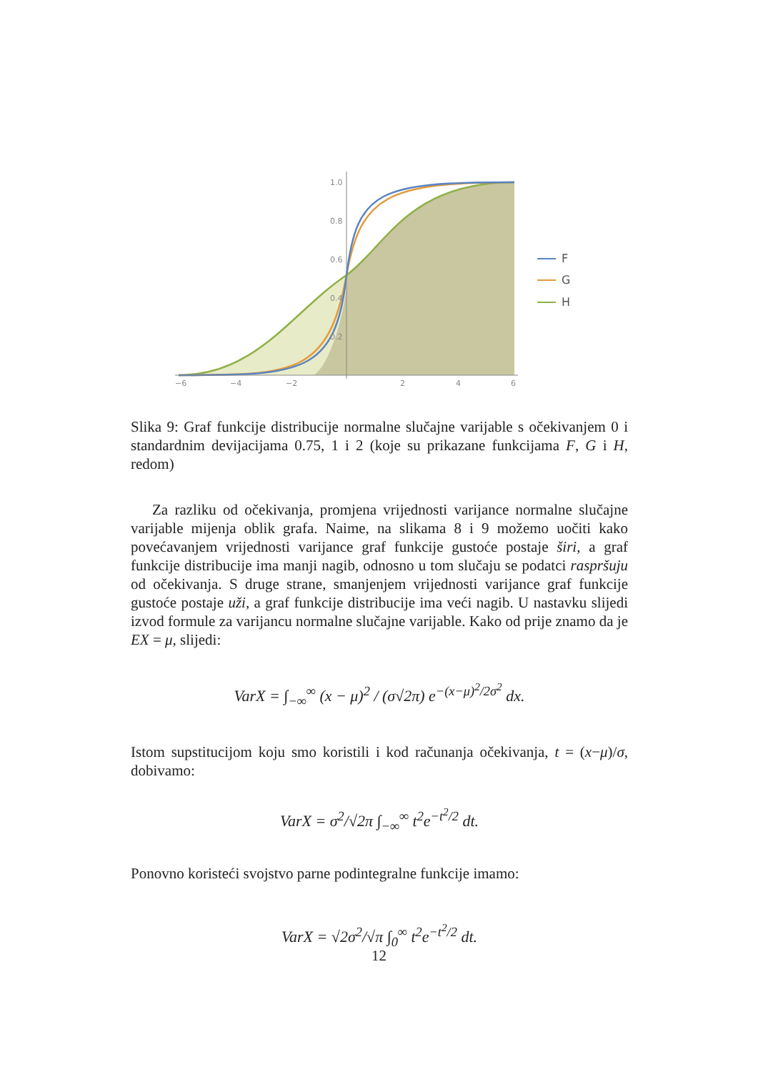−6
−4
−2
2
4
6
1.0
0.8
0.6
0.4
0.2
F
G
H
Slika 9: Graf funkcije distribucije normalne slučajne varijable s očekivanjem 0 i standardnim devijacijama 0.75, 1 i 2 (koje su prikazane funkcijama F, G i H, redom)
Za razliku od očekivanja, promjena vrijednosti varijance normalne slučajne varijable mijenja oblik grafa. Naime, na slikama 8 i 9 možemo uočiti kako povećavanjem vrijednosti varijance graf funkcije gustoće postaje širi, a graf funkcije distribucije ima manji nagib, odnosno u tom slučaju se podatci raspršuju od očekivanja. S druge strane, smanjenjem vrijednosti varijance graf funkcije gustoće postaje uži, a graf funkcije distribucije ima veći nagib. U nastavku slijedi izvod formule za varijancu normalne slučajne varijable. Kako od prije znamo da je EX = μ, slijedi:
VarX = ∫<sub>−∞</sub><sup>∞</sup> (x − μ)<sup>2</sup> / (σ√2π) e<sup>−(x−μ)<sup>2</sup>/2σ<sup>2</sup></sup> dx.
Istom supstitucijom koju smo koristili i kod računanja očekivanja, t = (x−μ)/σ, dobivamo:
VarX = σ<sup>2</sup>/√2π ∫<sub>−∞</sub><sup>∞</sup> t<sup>2</sup>e<sup>−t<sup>2</sup>/2</sup> dt.
Ponovno koristeći svojstvo parne podintegralne funkcije imamo:
VarX = √2σ<sup>2</sup>/√π ∫<sub>0</sub><sup>∞</sup> t<sup>2</sup>e<sup>−t<sup>2</sup>/2</sup> dt.
12